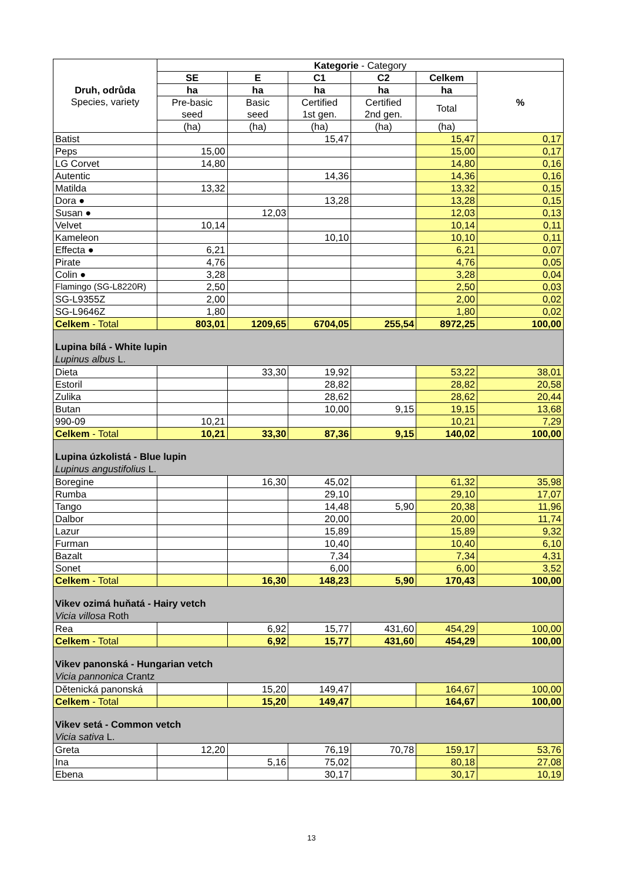| Druh, odrůda Species, variety | Kategorie - Category | | | | | |
| --- | --- | --- | --- | --- | --- | --- |
| | SE | E | C1 | C2 | Celkem | % |
| | ha | ha | ha | ha | ha | |
| | Pre-basic seed | Basic seed | Certified 1st gen. | Certified 2nd gen. | Total | |
| | (ha) | (ha) | (ha) | (ha) | (ha) | |
| Batist | | | 15,47 | | 15,47 | 0,17 |
| Peps | 15,00 | | | | 15,00 | 0,17 |
| LG Corvet | 14,80 | | | | 14,80 | 0,16 |
| Autentic | | | 14,36 | | 14,36 | 0,16 |
| Matilda | 13,32 | | | | 13,32 | 0,15 |
| Dora ● | | | 13,28 | | 13,28 | 0,15 |
| Susan ● | | 12,03 | | | 12,03 | 0,13 |
| Velvet | 10,14 | | | | 10,14 | 0,11 |
| Kameleon | | | 10,10 | | 10,10 | 0,11 |
| Effecta ● | 6,21 | | | | 6,21 | 0,07 |
| Pirate | 4,76 | | | | 4,76 | 0,05 |
| Colin ● | 3,28 | | | | 3,28 | 0,04 |
| Flamingo (SG-L8220R) | 2,50 | | | | 2,50 | 0,03 |
| SG-L9355Z | 2,00 | | | | 2,00 | 0,02 |
| SG-L9646Z | 1,80 | | | | 1,80 | 0,02 |
| Celkem - Total | 803,01 | 1209,65 | 6704,05 | 255,54 | 8972,25 | 100,00 |
| Lupina bílá - White lupin Lupinus albus L. | | | | | | |
| Dieta | | 33,30 | 19,92 | | 53,22 | 38,01 |
| Estoril | | | 28,82 | | 28,82 | 20,58 |
| Zulika | | | 28,62 | | 28,62 | 20,44 |
| Butan | | | 10,00 | 9,15 | 19,15 | 13,68 |
| 990-09 | 10,21 | | | | 10,21 | 7,29 |
| Celkem - Total | 10,21 | 33,30 | 87,36 | 9,15 | 140,02 | 100,00 |
| Lupina úzkolistá - Blue lupin Lupinus angustifolius L. | | | | | | |
| Boregine | | 16,30 | 45,02 | | 61,32 | 35,98 |
| Rumba | | | 29,10 | | 29,10 | 17,07 |
| Tango | | | 14,48 | 5,90 | 20,38 | 11,96 |
| Dalbor | | | 20,00 | | 20,00 | 11,74 |
| Lazur | | | 15,89 | | 15,89 | 9,32 |
| Furman | | | 10,40 | | 10,40 | 6,10 |
| Bazalt | | | 7,34 | | 7,34 | 4,31 |
| Sonet | | | 6,00 | | 6,00 | 3,52 |
| Celkem - Total | | 16,30 | 148,23 | 5,90 | 170,43 | 100,00 |
| Vikev ozimá huňatá - Hairy vetch Vicia villosa Roth | | | | | | |
| Rea | | 6,92 | 15,77 | 431,60 | 454,29 | 100,00 |
| Celkem - Total | | 6,92 | 15,77 | 431,60 | 454,29 | 100,00 |
| Vikev panonská - Hungarian vetch Vicia pannonica Crantz | | | | | | |
| Dětenická panonská | | 15,20 | 149,47 | | 164,67 | 100,00 |
| Celkem - Total | | 15,20 | 149,47 | | 164,67 | 100,00 |
| Vikev setá - Common vetch Vicia sativa L. | | | | | | |
| Greta | 12,20 | | 76,19 | 70,78 | 159,17 | 53,76 |
| Ina | | 5,16 | 75,02 | | 80,18 | 27,08 |
| Ebena | | | 30,17 | | 30,17 | 10,19 |
13